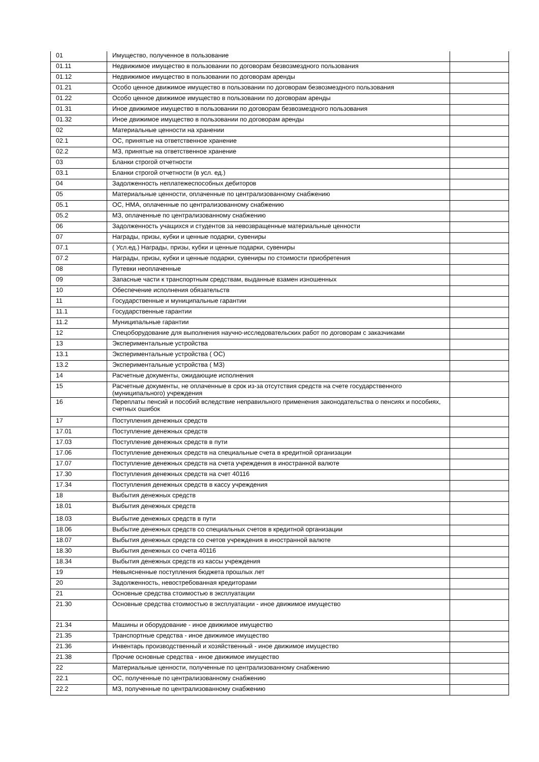| 01 | Имущество, полученное в пользование | |
| 01.11 | Недвижимое имущество в пользовании по договорам безвозмездного пользования | |
| 01.12 | Недвижимое имущество в пользовании по договорам аренды | |
| 01.21 | Особо ценное движимое имущество в пользовании по договорам безвозмездного пользования | |
| 01.22 | Особо ценное движимое имущество в пользовании по договорам аренды | |
| 01.31 | Иное движимое имущество в пользовании по договорам безвозмездного пользования | |
| 01.32 | Иное движимое имущество в пользовании по договорам аренды | |
| 02 | Материальные ценности на хранении | |
| 02.1 | ОС, принятые на ответственное хранение | |
| 02.2 | МЗ, принятые на ответственное хранение | |
| 03 | Бланки строгой отчетности | |
| 03.1 | Бланки строгой отчетности (в усл. ед.) | |
| 04 | Задолженность неплатежеспособных дебиторов | |
| 05 | Материальные ценности, оплаченные по централизованному снабжению | |
| 05.1 | ОС, НМА, оплаченные по централизованному снабжению | |
| 05.2 | МЗ, оплаченные по централизованному снабжению | |
| 06 | Задолженность учащихся и студентов за невозвращенные материальные ценности | |
| 07 | Награды, призы, кубки и ценные подарки, сувениры | |
| 07.1 | ( Усл.ед.) Награды, призы, кубки и ценные подарки, сувениры | |
| 07.2 | Награды, призы, кубки и ценные подарки, сувениры по стоимости приобретения | |
| 08 | Путевки неоплаченные | |
| 09 | Запасные части к транспортным средствам, выданные взамен изношенных | |
| 10 | Обеспечение исполнения обязательств | |
| 11 | Государственные и муниципальные гарантии | |
| 11.1 | Государственные гарантии | |
| 11.2 | Муниципальные гарантии | |
| 12 | Спецоборудование для выполнения научно-исследовательских работ по договорам с заказчиками | |
| 13 | Экспериментальные устройства | |
| 13.1 | Экспериментальные устройства ( ОС) | |
| 13.2 | Экспериментальные устройства ( МЗ) | |
| 14 | Расчетные документы, ожидающие исполнения | |
| 15 | Расчетные документы, не оплаченные в срок из-за отсутствия средств на счете государственного (муниципального) учреждения | |
| 16 | Переплаты пенсий и пособий вследствие неправильного применения законодательства о пенсиях и пособиях, счетных ошибок | |
| 17 | Поступления денежных средств | |
| 17.01 | Поступление денежных средств | |
| 17.03 | Поступление денежных средств в пути | |
| 17.06 | Поступление денежных средств на специальные счета в кредитной организации | |
| 17.07 | Поступление денежных средств на счета учреждения в иностранной валюте | |
| 17.30 | Поступления денежных средств на счет 40116 | |
| 17.34 | Поступления денежных средств в кассу учреждения | |
| 18 | Выбытия денежных средств | |
| 18.01 | Выбытия денежных средств | |
| 18.03 | Выбытие денежных средств в пути | |
| 18.06 | Выбытие денежных средств со специальных счетов в кредитной организации | |
| 18.07 | Выбытия денежных средств со счетов учреждения в иностранной валюте | |
| 18.30 | Выбытия денежных со счета 40116 | |
| 18.34 | Выбытия денежных средств из кассы учреждения | |
| 19 | Невыясненные поступления бюджета прошлых лет | |
| 20 | Задолженность, невостребованная кредиторами | |
| 21 | Основные средства стоимостью в эксплуатации | |
| 21.30 | Основные средства стоимостью в эксплуатации - иное движимое имущество | |
| 21.34 | Машины и оборудование - иное движимое имущество | |
| 21.35 | Транспортные средства - иное движимое имущество | |
| 21.36 | Инвентарь производственный и хозяйственный - иное движимое имущество | |
| 21.38 | Прочие основные средства - иное движимое имущество | |
| 22 | Материальные ценности, полученные по централизованному снабжению | |
| 22.1 | ОС, полученные по централизованному снабжению | |
| 22.2 | МЗ, полученные по централизованному снабжению | |